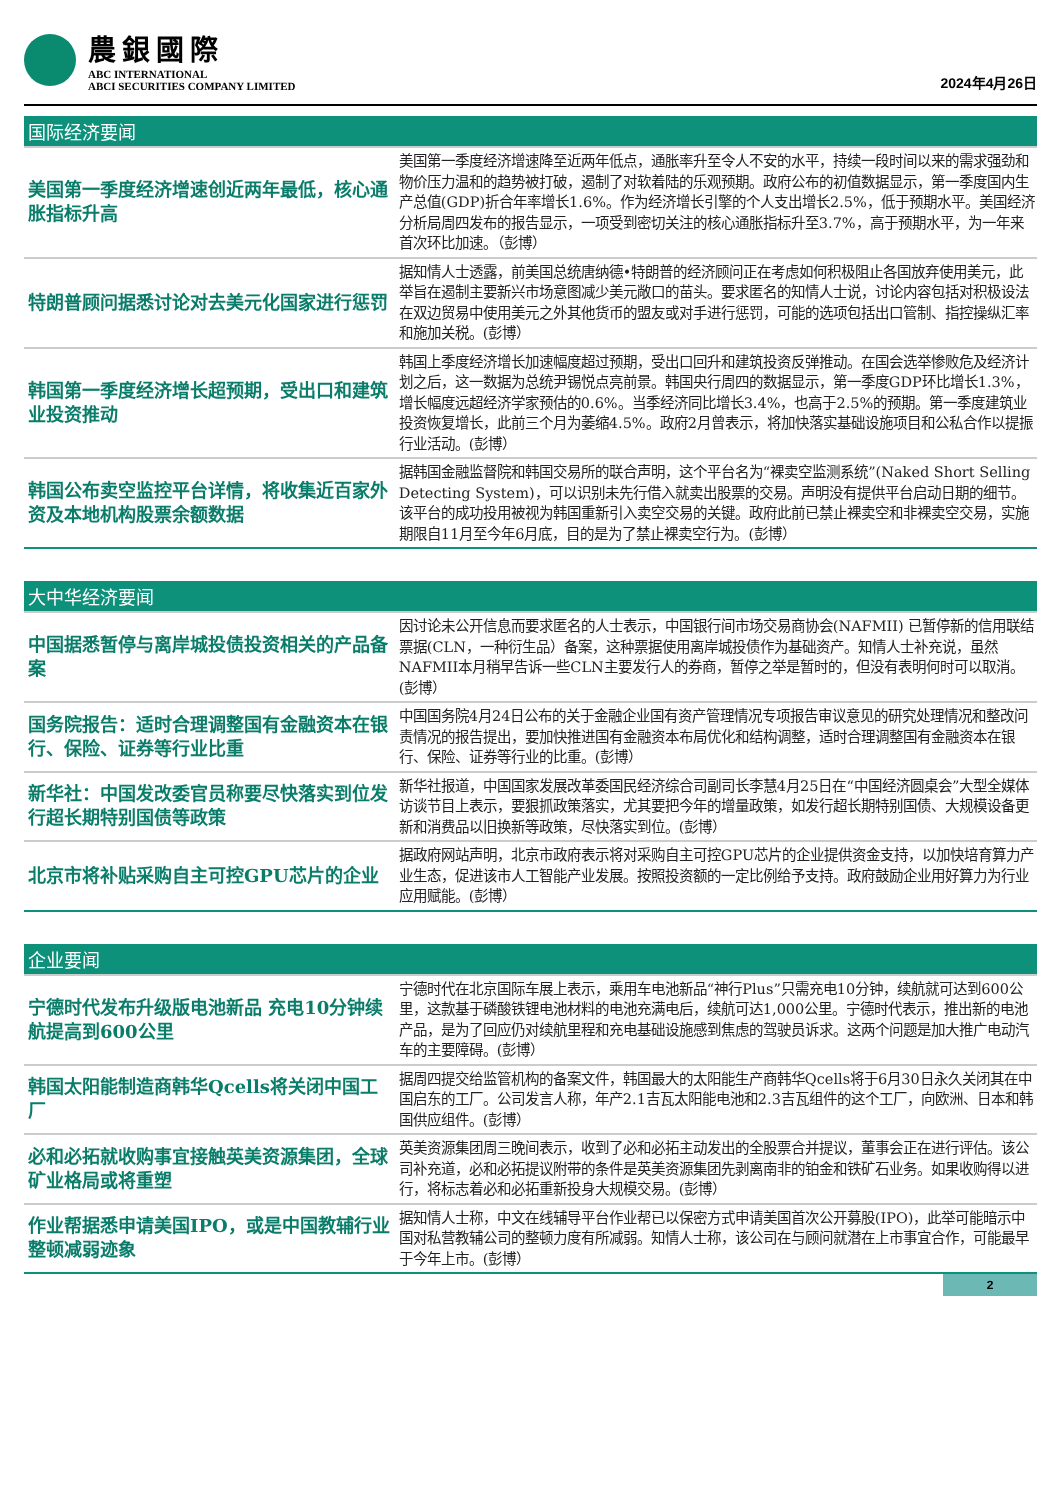農銀國際
ABC INTERNATIONAL
ABCI SECURITIES COMPANY LIMITED
2024年4月26日
国际经济要闻
| 美国第一季度经济增速创近两年最低，核心通胀指标升高 | 美国第一季度经济增速降至近两年低点，通胀率升至令人不安的水平，持续一段时间以来的需求强劲和物价压力温和的趋势被打破，遏制了对软着陆的乐观预期。政府公布的初值数据显示，第一季度国内生产总值(GDP)折合年率增长1.6%。作为经济增长引擎的个人支出增长2.5%，低于预期水平。美国经济分析局周四发布的报告显示，一项受到密切关注的核心通胀指标升至3.7%，高于预期水平，为一年来首次环比加速。（彭博） |
| 特朗普顾问据悉讨论对去美元化国家进行惩罚 | 据知情人士透露，前美国总统唐纳德•特朗普的经济顾问正在考虑如何积极阻止各国放弃使用美元，此举旨在遏制主要新兴市场意图减少美元敞口的苗头。要求匿名的知情人士说，讨论内容包括对积极设法在双边贸易中使用美元之外其他货币的盟友或对手进行惩罚，可能的选项包括出口管制、指控操纵汇率和施加关税。(彭博） |
| 韩国第一季度经济增长超预期，受出口和建筑业投资推动 | 韩国上季度经济增长加速幅度超过预期，受出口回升和建筑投资反弹推动。在国会选举惨败危及经济计划之后，这一数据为总统尹锡悦点亮前景。韩国央行周四的数据显示，第一季度GDP环比增长1.3%，增长幅度远超经济学家预估的0.6%。当季经济同比增长3.4%，也高于2.5%的预期。第一季度建筑业投资恢复增长，此前三个月为萎缩4.5%。政府2月曾表示，将加快落实基础设施项目和公私合作以提振行业活动。(彭博） |
| 韩国公布卖空监控平台详情，将收集近百家外资及本地机构股票余额数据 | 据韩国金融监督院和韩国交易所的联合声明，这个平台名为“裸卖空监测系统”(Naked Short Selling Detecting System)，可以识别未先行借入就卖出股票的交易。声明没有提供平台启动日期的细节。该平台的成功投用被视为韩国重新引入卖空交易的关键。政府此前已禁止裸卖空和非裸卖空交易，实施期限自11月至今年6月底，目的是为了禁止裸卖空行为。(彭博） |
大中华经济要闻
| 中国据悉暂停与离岸城投债投资相关的产品备案 | 因讨论未公开信息而要求匿名的人士表示，中国银行间市场交易商协会(NAFMII) 已暂停新的信用联结票据(CLN，一种衍生品）备案，这种票据使用离岸城投债作为基础资产。知情人士补充说，虽然NAFMII本月稍早告诉一些CLN主要发行人的券商，暂停之举是暂时的，但没有表明何时可以取消。(彭博） |
| 国务院报告：适时合理调整国有金融资本在银行、保险、证券等行业比重 | 中国国务院4月24日公布的关于金融企业国有资产管理情况专项报告审议意见的研究处理情况和整改问责情况的报告提出，要加快推进国有金融资本布局优化和结构调整，适时合理调整国有金融资本在银行、保险、证券等行业的比重。(彭博） |
| 新华社：中国发改委官员称要尽快落实到位发行超长期特别国债等政策 | 新华社报道，中国国家发展改革委国民经济综合司副司长李慧4月25日在“中国经济圆桌会”大型全媒体访谈节目上表示，要狠抓政策落实，尤其要把今年的增量政策，如发行超长期特别国债、大规模设备更新和消费品以旧换新等政策，尽快落实到位。(彭博） |
| 北京市将补贴采购自主可控GPU芯片的企业 | 据政府网站声明，北京市政府表示将对采购自主可控GPU芯片的企业提供资金支持，以加快培育算力产业生态，促进该市人工智能产业发展。按照投资额的一定比例给予支持。政府鼓励企业用好算力为行业应用赋能。(彭博） |
企业要闻
| 宁德时代发布升级版电池新品 充电10分钟续航提高到600公里 | 宁德时代在北京国际车展上表示，乘用车电池新品“神行Plus”只需充电10分钟，续航就可达到600公里，这款基于磷酸铁锂电池材料的电池充满电后，续航可达1,000公里。宁德时代表示，推出新的电池产品，是为了回应仍对续航里程和充电基础设施感到焦虑的驾驶员诉求。这两个问题是加大推广电动汽车的主要障碍。(彭博） |
| 韩国太阳能制造商韩华Qcells将关闭中国工厂 | 据周四提交给监管机构的备案文件，韩国最大的太阳能生产商韩华Qcells将于6月30日永久关闭其在中国启东的工厂。公司发言人称，年产2.1吉瓦太阳能电池和2.3吉瓦组件的这个工厂，向欧洲、日本和韩国供应组件。(彭博） |
| 必和必拓就收购事宜接触英美资源集团，全球矿业格局或将重塑 | 英美资源集团周三晚间表示，收到了必和必拓主动发出的全股票合并提议，董事会正在进行评估。该公司补充道，必和必拓提议附带的条件是英美资源集团先剥离南非的铂金和铁矿石业务。如果收购得以进行，将标志着必和必拓重新投身大规模交易。(彭博） |
| 作业帮据悉申请美国IPO，或是中国教辅行业整顿减弱迹象 | 据知情人士称，中文在线辅导平台作业帮已以保密方式申请美国首次公开募股(IPO)，此举可能暗示中国对私营教辅公司的整顿力度有所减弱。知情人士称，该公司在与顾问就潜在上市事宜合作，可能最早于今年上市。(彭博） |
2